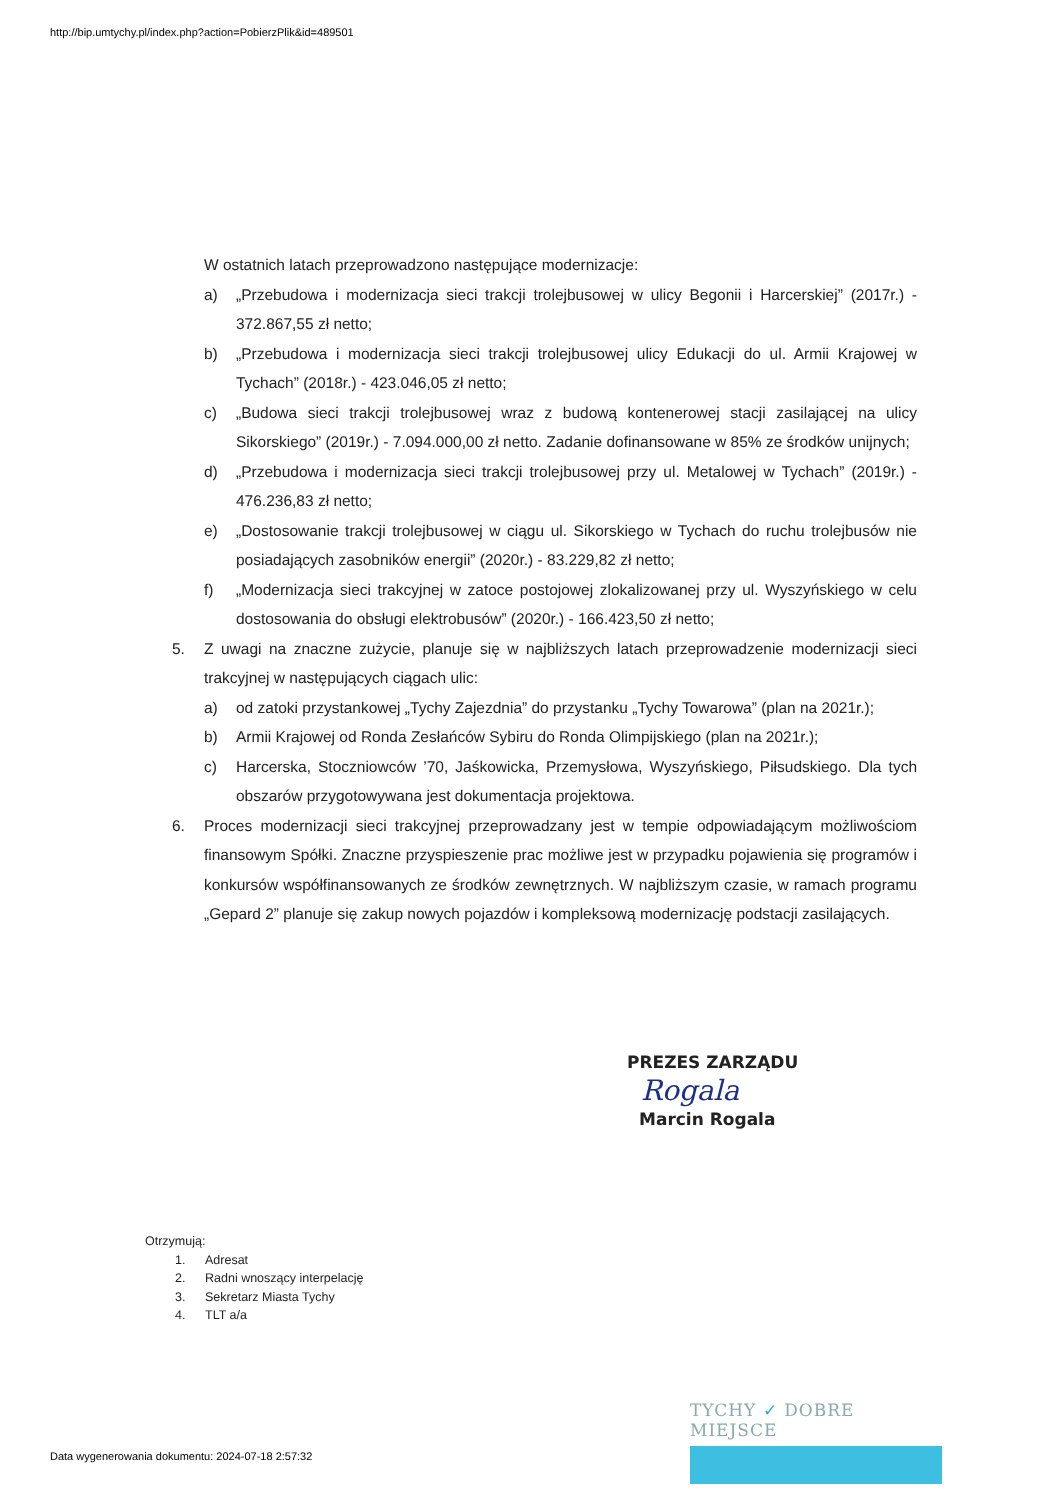http://bip.umtychy.pl/index.php?action=PobierzPlik&id=489501
W ostatnich latach przeprowadzono następujące modernizacje:
a) „Przebudowa i modernizacja sieci trakcji trolejbusowej w ulicy Begonii i Harcerskiej” (2017r.) - 372.867,55 zł netto;
b) „Przebudowa i modernizacja sieci trakcji trolejbusowej ulicy Edukacji do ul. Armii Krajowej w Tychach” (2018r.) - 423.046,05 zł netto;
c) „Budowa sieci trakcji trolejbusowej wraz z budową kontenerowej stacji zasilającej na ulicy Sikorskiego” (2019r.) - 7.094.000,00 zł netto. Zadanie dofinansowane w 85% ze środków unijnych;
d) „Przebudowa i modernizacja sieci trakcji trolejbusowej przy ul. Metalowej w Tychach” (2019r.) - 476.236,83 zł netto;
e) „Dostosowanie trakcji trolejbusowej w ciągu ul. Sikorskiego w Tychach do ruchu trolejbusów nie posiadających zasobników energii” (2020r.) - 83.229,82 zł netto;
f) „Modernizacja sieci trakcyjnej w zatoce postojowej zlokalizowanej przy ul. Wyszyńskiego w celu dostosowania do obsługi elektrobusów” (2020r.) - 166.423,50 zł netto;
5. Z uwagi na znaczne zużycie, planuje się w najbliższych latach przeprowadzenie modernizacji sieci trakcyjnej w następujących ciągach ulic:
a) od zatoki przystankowej „Tychy Zajezdnia” do przystanku „Tychy Towarowa” (plan na 2021r.);
b) Armii Krajowej od Ronda Zesłańców Sybiru do Ronda Olimpijskiego (plan na 2021r.);
c) Harcerska, Stoczniowców ’70, Jaśkowicka, Przemysłowa, Wyszyńskiego, Piłsudskiego. Dla tych obszarów przygotowywana jest dokumentacja projektowa.
6. Proces modernizacji sieci trakcyjnej przeprowadzany jest w tempie odpowiadającym możliwościom finansowym Spółki. Znaczne przyspieszenie prac możliwe jest w przypadku pojawienia się programów i konkursów współfinansowanych ze środków zewnętrznych. W najbliższym czasie, w ramach programu „Gepard 2” planuje się zakup nowych pojazdów i kompleksową modernizację podstacji zasilających.
PREZES ZARZĄDU
Rogala
Marcin Rogala
Otrzymują:
1. Adresat
2. Radni wnoszący interpelację
3. Sekretarz Miasta Tychy
4. TLT a/a
TYCHY ✓ DOBRE MIEJSCE
Data wygenerowania dokumentu: 2024-07-18 2:57:32